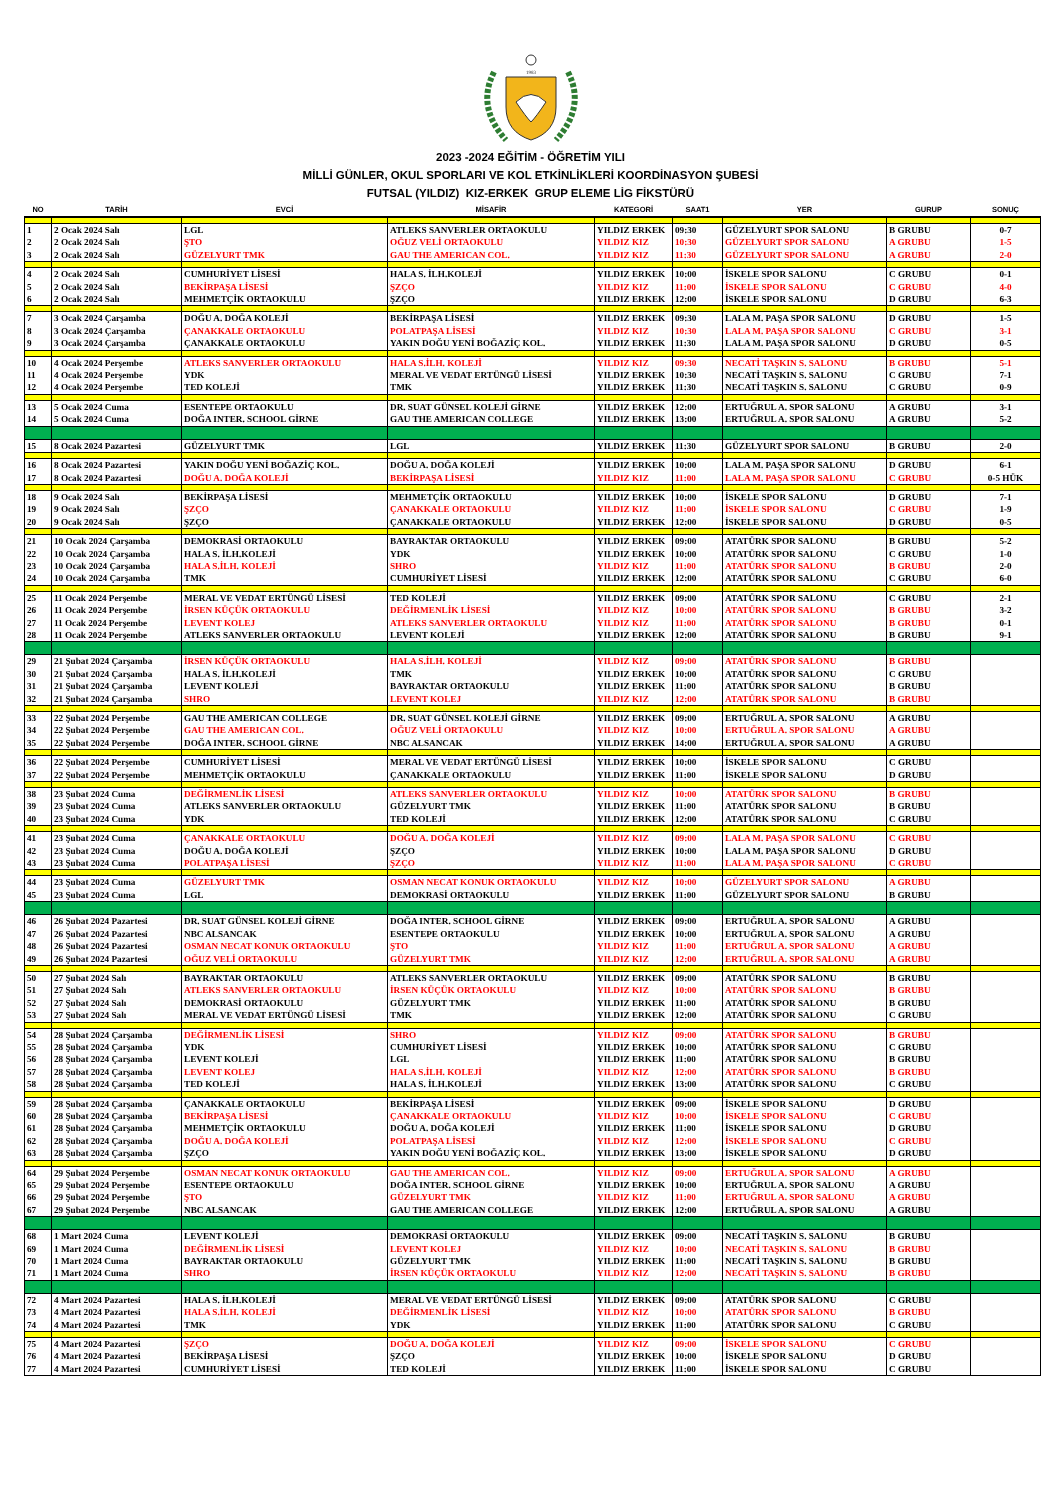1983
2023 -2024 EĞİTİM - ÖĞRETİM YILI
MİLLİ GÜNLER, OKUL SPORLARI VE KOL ETKİNLİKLERİ KOORDİNASYON ŞUBESİ
FUTSAL (YILDIZ) KIZ-ERKEK GRUP ELEME LİG FİKSTÜRÜ
| NO | TARİH | EVCİ | MİSAFİR | KATEGORİ | SAAT1 | YER | GURUP | SONUÇ |
| --- | --- | --- | --- | --- | --- | --- | --- | --- |
| 1 | 2 Ocak 2024 Salı | LGL | ATLEKS SANVERLER ORTAOKULU | YILDIZ ERKEK | 09:30 | GÜZELYURT SPOR SALONU | B GRUBU | 0-7 |
| 2 | 2 Ocak 2024 Salı | ŞTO | OĞUZ VELİ ORTAOKULU | YILDIZ KIZ | 10:30 | GÜZELYURT SPOR SALONU | A GRUBU | 1-5 |
| 3 | 2 Ocak 2024 Salı | GÜZELYURT TMK | GAU THE AMERICAN COL. | YILDIZ KIZ | 11:30 | GÜZELYURT SPOR SALONU | A GRUBU | 2-0 |
| 4 | 2 Ocak 2024 Salı | CUMHURİYET LİSESİ | HALA S. İLH.KOLEJİ | YILDIZ ERKEK | 10:00 | İSKELE SPOR SALONU | C GRUBU | 0-1 |
| 5 | 2 Ocak 2024 Salı | BEKİRPAŞA LİSESİ | ŞZÇO | YILDIZ KIZ | 11:00 | İSKELE SPOR SALONU | C GRUBU | 4-0 |
| 6 | 2 Ocak 2024 Salı | MEHMETÇİK ORTAOKULU | ŞZÇO | YILDIZ ERKEK | 12:00 | İSKELE SPOR SALONU | D GRUBU | 6-3 |
| 7 | 3 Ocak 2024 Çarşamba | DOĞU A. DOĞA KOLEJİ | BEKİRPAŞA LİSESİ | YILDIZ ERKEK | 09:30 | LALA M. PAŞA SPOR SALONU | D GRUBU | 1-5 |
| 8 | 3 Ocak 2024 Çarşamba | ÇANAKKALE ORTAOKULU | POLATPAŞA LİSESİ | YILDIZ KIZ | 10:30 | LALA M. PAŞA SPOR SALONU | C GRUBU | 3-1 |
| 9 | 3 Ocak 2024 Çarşamba | ÇANAKKALE ORTAOKULU | YAKIN DOĞU YENİ BOĞAZİÇ KOL. | YILDIZ ERKEK | 11:30 | LALA M. PAŞA SPOR SALONU | D GRUBU | 0-5 |
| 10 | 4 Ocak 2024 Perşembe | ATLEKS SANVERLER ORTAOKULU | HALA S.İLH. KOLEJİ | YILDIZ KIZ | 09:30 | NECATİ TAŞKIN S. SALONU | B GRUBU | 5-1 |
| 11 | 4 Ocak 2024 Perşembe | YDK | MERAL VE VEDAT ERTÜNGÜ LİSESİ | YILDIZ ERKEK | 10:30 | NECATİ TAŞKIN S. SALONU | C GRUBU | 7-1 |
| 12 | 4 Ocak 2024 Perşembe | TED KOLEJİ | TMK | YILDIZ ERKEK | 11:30 | NECATİ TAŞKIN S. SALONU | C GRUBU | 0-9 |
| 13 | 5 Ocak 2024 Cuma | ESENTEPE ORTAOKULU | DR. SUAT GÜNSEL KOLEJİ GİRNE | YILDIZ ERKEK | 12:00 | ERTUĞRUL A. SPOR SALONU | A GRUBU | 3-1 |
| 14 | 5 Ocak 2024 Cuma | DOĞA INTER. SCHOOL GİRNE | GAU THE AMERICAN COLLEGE | YILDIZ ERKEK | 13:00 | ERTUĞRUL A. SPOR SALONU | A GRUBU | 5-2 |
| 15 | 8 Ocak 2024 Pazartesi | GÜZELYURT TMK | LGL | YILDIZ ERKEK | 11:30 | GÜZELYURT SPOR SALONU | B GRUBU | 2-0 |
| 16 | 8 Ocak 2024 Pazartesi | YAKIN DOĞU YENİ BOĞAZİÇ KOL. | DOĞU A. DOĞA KOLEJİ | YILDIZ ERKEK | 10:00 | LALA M. PAŞA SPOR SALONU | D GRUBU | 6-1 |
| 17 | 8 Ocak 2024 Pazartesi | DOĞU A. DOĞA KOLEJİ | BEKİRPAŞA LİSESİ | YILDIZ KIZ | 11:00 | LALA M. PAŞA SPOR SALONU | C GRUBU | 0-5 HÜK |
| 18 | 9 Ocak 2024 Salı | BEKİRPAŞA LİSESİ | MEHMETÇİK ORTAOKULU | YILDIZ ERKEK | 10:00 | İSKELE SPOR SALONU | D GRUBU | 7-1 |
| 19 | 9 Ocak 2024 Salı | ŞZÇO | ÇANAKKALE ORTAOKULU | YILDIZ KIZ | 11:00 | İSKELE SPOR SALONU | C GRUBU | 1-9 |
| 20 | 9 Ocak 2024 Salı | ŞZÇO | ÇANAKKALE ORTAOKULU | YILDIZ ERKEK | 12:00 | İSKELE SPOR SALONU | D GRUBU | 0-5 |
| 21 | 10 Ocak 2024 Çarşamba | DEMOKRASİ ORTAOKULU | BAYRAKTAR ORTAOKULU | YILDIZ ERKEK | 09:00 | ATATÜRK SPOR SALONU | B GRUBU | 5-2 |
| 22 | 10 Ocak 2024 Çarşamba | HALA S. İLH.KOLEJİ | YDK | YILDIZ ERKEK | 10:00 | ATATÜRK SPOR SALONU | C GRUBU | 1-0 |
| 23 | 10 Ocak 2024 Çarşamba | HALA S.İLH. KOLEJİ | SHRO | YILDIZ KIZ | 11:00 | ATATÜRK SPOR SALONU | B GRUBU | 2-0 |
| 24 | 10 Ocak 2024 Çarşamba | TMK | CUMHURİYET LİSESİ | YILDIZ ERKEK | 12:00 | ATATÜRK SPOR SALONU | C GRUBU | 6-0 |
| 25 | 11 Ocak 2024 Perşembe | MERAL VE VEDAT ERTÜNGÜ LİSESİ | TED KOLEJİ | YILDIZ ERKEK | 09:00 | ATATÜRK SPOR SALONU | C GRUBU | 2-1 |
| 26 | 11 Ocak 2024 Perşembe | İRSEN KÜÇÜK ORTAOKULU | DEĞİRMENLİK LİSESİ | YILDIZ KIZ | 10:00 | ATATÜRK SPOR SALONU | B GRUBU | 3-2 |
| 27 | 11 Ocak 2024 Perşembe | LEVENT KOLEJ | ATLEKS SANVERLER ORTAOKULU | YILDIZ KIZ | 11:00 | ATATÜRK SPOR SALONU | B GRUBU | 0-1 |
| 28 | 11 Ocak 2024 Perşembe | ATLEKS SANVERLER ORTAOKULU | LEVENT KOLEJİ | YILDIZ ERKEK | 12:00 | ATATÜRK SPOR SALONU | B GRUBU | 9-1 |
| 29 | 21 Şubat 2024 Çarşamba | İRSEN KÜÇÜK ORTAOKULU | HALA S.İLH. KOLEJİ | YILDIZ KIZ | 09:00 | ATATÜRK SPOR SALONU | B GRUBU | |
| 30 | 21 Şubat 2024 Çarşamba | HALA S. İLH.KOLEJİ | TMK | YILDIZ ERKEK | 10:00 | ATATÜRK SPOR SALONU | C GRUBU | |
| 31 | 21 Şubat 2024 Çarşamba | LEVENT KOLEJİ | BAYRAKTAR ORTAOKULU | YILDIZ ERKEK | 11:00 | ATATÜRK SPOR SALONU | B GRUBU | |
| 32 | 21 Şubat 2024 Çarşamba | SHRO | LEVENT KOLEJ | YILDIZ KIZ | 12:00 | ATATÜRK SPOR SALONU | B GRUBU | |
| 33 | 22 Şubat 2024 Perşembe | GAU THE AMERICAN COLLEGE | DR. SUAT GÜNSEL KOLEJİ GİRNE | YILDIZ ERKEK | 09:00 | ERTUĞRUL A. SPOR SALONU | A GRUBU | |
| 34 | 22 Şubat 2024 Perşembe | GAU THE AMERICAN COL. | OĞUZ VELİ ORTAOKULU | YILDIZ KIZ | 10:00 | ERTUĞRUL A. SPOR SALONU | A GRUBU | |
| 35 | 22 Şubat 2024 Perşembe | DOĞA INTER. SCHOOL GİRNE | NBC ALSANCAK | YILDIZ ERKEK | 14:00 | ERTUĞRUL A. SPOR SALONU | A GRUBU | |
| 36 | 22 Şubat 2024 Perşembe | CUMHURİYET LİSESİ | MERAL VE VEDAT ERTÜNGÜ LİSESİ | YILDIZ ERKEK | 10:00 | İSKELE SPOR SALONU | C GRUBU | |
| 37 | 22 Şubat 2024 Perşembe | MEHMETÇİK ORTAOKULU | ÇANAKKALE ORTAOKULU | YILDIZ ERKEK | 11:00 | İSKELE SPOR SALONU | D GRUBU | |
| 38 | 23 Şubat 2024 Cuma | DEĞİRMENLİK LİSESİ | ATLEKS SANVERLER ORTAOKULU | YILDIZ KIZ | 10:00 | ATATÜRK SPOR SALONU | B GRUBU | |
| 39 | 23 Şubat 2024 Cuma | ATLEKS SANVERLER ORTAOKULU | GÜZELYURT TMK | YILDIZ ERKEK | 11:00 | ATATÜRK SPOR SALONU | B GRUBU | |
| 40 | 23 Şubat 2024 Cuma | YDK | TED KOLEJİ | YILDIZ ERKEK | 12:00 | ATATÜRK SPOR SALONU | C GRUBU | |
| 41 | 23 Şubat 2024 Cuma | ÇANAKKALE ORTAOKULU | DOĞU A. DOĞA KOLEJİ | YILDIZ KIZ | 09:00 | LALA M. PAŞA SPOR SALONU | C GRUBU | |
| 42 | 23 Şubat 2024 Cuma | DOĞU A. DOĞA KOLEJİ | ŞZÇO | YILDIZ ERKEK | 10:00 | LALA M. PAŞA SPOR SALONU | D GRUBU | |
| 43 | 23 Şubat 2024 Cuma | POLATPAŞA LİSESİ | ŞZÇO | YILDIZ KIZ | 11:00 | LALA M. PAŞA SPOR SALONU | C GRUBU | |
| 44 | 23 Şubat 2024 Cuma | GÜZELYURT TMK | OSMAN NECAT KONUK ORTAOKULU | YILDIZ KIZ | 10:00 | GÜZELYURT SPOR SALONU | A GRUBU | |
| 45 | 23 Şubat 2024 Cuma | LGL | DEMOKRASİ ORTAOKULU | YILDIZ ERKEK | 11:00 | GÜZELYURT SPOR SALONU | B GRUBU | |
| 46 | 26 Şubat 2024 Pazartesi | DR. SUAT GÜNSEL KOLEJİ GİRNE | DOĞA INTER. SCHOOL GİRNE | YILDIZ ERKEK | 09:00 | ERTUĞRUL A. SPOR SALONU | A GRUBU | |
| 47 | 26 Şubat 2024 Pazartesi | NBC ALSANCAK | ESENTEPE ORTAOKULU | YILDIZ ERKEK | 10:00 | ERTUĞRUL A. SPOR SALONU | A GRUBU | |
| 48 | 26 Şubat 2024 Pazartesi | OSMAN NECAT KONUK ORTAOKULU | ŞTO | YILDIZ KIZ | 11:00 | ERTUĞRUL A. SPOR SALONU | A GRUBU | |
| 49 | 26 Şubat 2024 Pazartesi | OĞUZ VELİ ORTAOKULU | GÜZELYURT TMK | YILDIZ KIZ | 12:00 | ERTUĞRUL A. SPOR SALONU | A GRUBU | |
| 50 | 27 Şubat 2024 Salı | BAYRAKTAR ORTAOKULU | ATLEKS SANVERLER ORTAOKULU | YILDIZ ERKEK | 09:00 | ATATÜRK SPOR SALONU | B GRUBU | |
| 51 | 27 Şubat 2024 Salı | ATLEKS SANVERLER ORTAOKULU | İRSEN KÜÇÜK ORTAOKULU | YILDIZ KIZ | 10:00 | ATATÜRK SPOR SALONU | B GRUBU | |
| 52 | 27 Şubat 2024 Salı | DEMOKRASİ ORTAOKULU | GÜZELYURT TMK | YILDIZ ERKEK | 11:00 | ATATÜRK SPOR SALONU | B GRUBU | |
| 53 | 27 Şubat 2024 Salı | MERAL VE VEDAT ERTÜNGÜ LİSESİ | TMK | YILDIZ ERKEK | 12:00 | ATATÜRK SPOR SALONU | C GRUBU | |
| 54 | 28 Şubat 2024 Çarşamba | DEĞİRMENLİK LİSESİ | SHRO | YILDIZ KIZ | 09:00 | ATATÜRK SPOR SALONU | B GRUBU | |
| 55 | 28 Şubat 2024 Çarşamba | YDK | CUMHURİYET LİSESİ | YILDIZ ERKEK | 10:00 | ATATÜRK SPOR SALONU | C GRUBU | |
| 56 | 28 Şubat 2024 Çarşamba | LEVENT KOLEJİ | LGL | YILDIZ ERKEK | 11:00 | ATATÜRK SPOR SALONU | B GRUBU | |
| 57 | 28 Şubat 2024 Çarşamba | LEVENT KOLEJ | HALA S.İLH. KOLEJİ | YILDIZ KIZ | 12:00 | ATATÜRK SPOR SALONU | B GRUBU | |
| 58 | 28 Şubat 2024 Çarşamba | TED KOLEJİ | HALA S. İLH.KOLEJİ | YILDIZ ERKEK | 13:00 | ATATÜRK SPOR SALONU | C GRUBU | |
| 59 | 28 Şubat 2024 Çarşamba | ÇANAKKALE ORTAOKULU | BEKİRPAŞA LİSESİ | YILDIZ ERKEK | 09:00 | İSKELE SPOR SALONU | D GRUBU | |
| 60 | 28 Şubat 2024 Çarşamba | BEKİRPAŞA LİSESİ | ÇANAKKALE ORTAOKULU | YILDIZ KIZ | 10:00 | İSKELE SPOR SALONU | C GRUBU | |
| 61 | 28 Şubat 2024 Çarşamba | MEHMETÇİK ORTAOKULU | DOĞU A. DOĞA KOLEJİ | YILDIZ ERKEK | 11:00 | İSKELE SPOR SALONU | D GRUBU | |
| 62 | 28 Şubat 2024 Çarşamba | DOĞU A. DOĞA KOLEJİ | POLATPAŞA LİSESİ | YILDIZ KIZ | 12:00 | İSKELE SPOR SALONU | C GRUBU | |
| 63 | 28 Şubat 2024 Çarşamba | ŞZÇO | YAKIN DOĞU YENİ BOĞAZİÇ KOL. | YILDIZ ERKEK | 13:00 | İSKELE SPOR SALONU | D GRUBU | |
| 64 | 29 Şubat 2024 Perşembe | OSMAN NECAT KONUK ORTAOKULU | GAU THE AMERICAN COL. | YILDIZ KIZ | 09:00 | ERTUĞRUL A. SPOR SALONU | A GRUBU | |
| 65 | 29 Şubat 2024 Perşembe | ESENTEPE ORTAOKULU | DOĞA INTER. SCHOOL GİRNE | YILDIZ ERKEK | 10:00 | ERTUĞRUL A. SPOR SALONU | A GRUBU | |
| 66 | 29 Şubat 2024 Perşembe | ŞTO | GÜZELYURT TMK | YILDIZ KIZ | 11:00 | ERTUĞRUL A. SPOR SALONU | A GRUBU | |
| 67 | 29 Şubat 2024 Perşembe | NBC ALSANCAK | GAU THE AMERICAN COLLEGE | YILDIZ ERKEK | 12:00 | ERTUĞRUL A. SPOR SALONU | A GRUBU | |
| 68 | 1 Mart 2024 Cuma | LEVENT KOLEJİ | DEMOKRASİ ORTAOKULU | YILDIZ ERKEK | 09:00 | NECATİ TAŞKIN S. SALONU | B GRUBU | |
| 69 | 1 Mart 2024 Cuma | DEĞİRMENLİK LİSESİ | LEVENT KOLEJ | YILDIZ KIZ | 10:00 | NECATİ TAŞKIN S. SALONU | B GRUBU | |
| 70 | 1 Mart 2024 Cuma | BAYRAKTAR ORTAOKULU | GÜZELYURT TMK | YILDIZ ERKEK | 11:00 | NECATİ TAŞKIN S. SALONU | B GRUBU | |
| 71 | 1 Mart 2024 Cuma | SHRO | İRSEN KÜÇÜK ORTAOKULU | YILDIZ KIZ | 12:00 | NECATİ TAŞKIN S. SALONU | B GRUBU | |
| 72 | 4 Mart 2024 Pazartesi | HALA S. İLH.KOLEJİ | MERAL VE VEDAT ERTÜNGÜ LİSESİ | YILDIZ ERKEK | 09:00 | ATATÜRK SPOR SALONU | C GRUBU | |
| 73 | 4 Mart 2024 Pazartesi | HALA S.İLH. KOLEJİ | DEĞİRMENLİK LİSESİ | YILDIZ KIZ | 10:00 | ATATÜRK SPOR SALONU | B GRUBU | |
| 74 | 4 Mart 2024 Pazartesi | TMK | YDK | YILDIZ ERKEK | 11:00 | ATATÜRK SPOR SALONU | C GRUBU | |
| 75 | 4 Mart 2024 Pazartesi | ŞZÇO | DOĞU A. DOĞA KOLEJİ | YILDIZ KIZ | 09:00 | İSKELE SPOR SALONU | C GRUBU | |
| 76 | 4 Mart 2024 Pazartesi | BEKİRPAŞA LİSESİ | ŞZÇO | YILDIZ ERKEK | 10:00 | İSKELE SPOR SALONU | D GRUBU | |
| 77 | 4 Mart 2024 Pazartesi | CUMHURİYET LİSESİ | TED KOLEJİ | YILDIZ ERKEK | 11:00 | İSKELE SPOR SALONU | C GRUBU | |